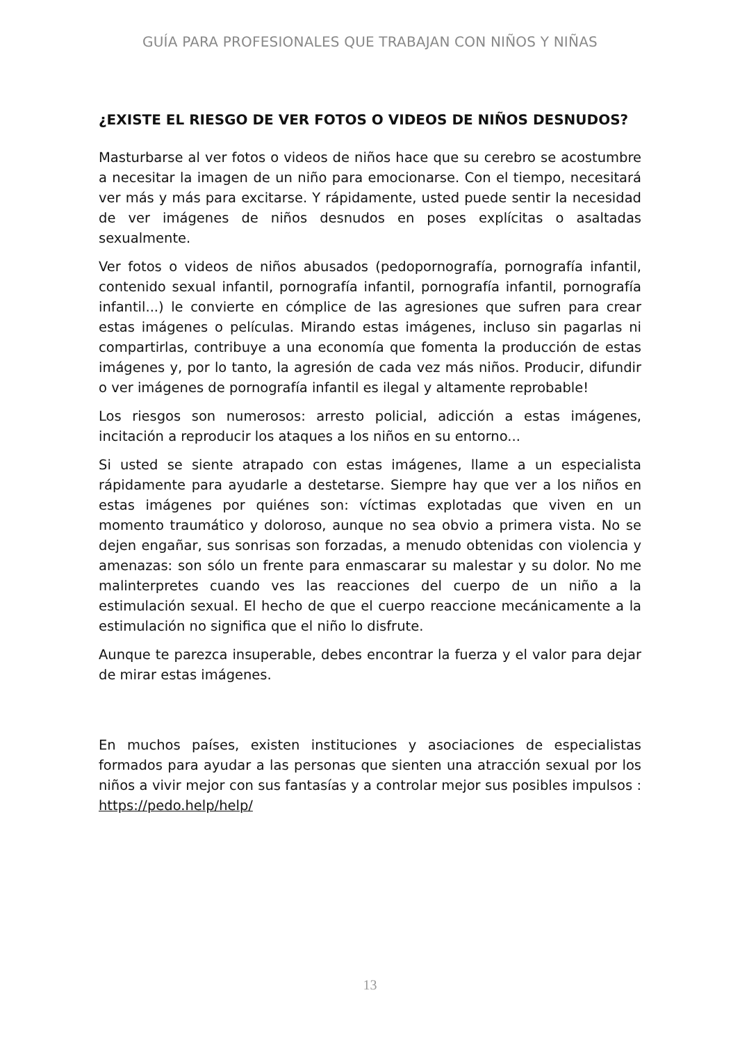GUÍA PARA PROFESIONALES QUE TRABAJAN CON NIÑOS Y NIÑAS
¿EXISTE EL RIESGO DE VER FOTOS O VIDEOS DE NIÑOS DESNUDOS?
Masturbarse al ver fotos o videos de niños hace que su cerebro se acostumbre a necesitar la imagen de un niño para emocionarse. Con el tiempo, necesitará ver más y más para excitarse. Y rápidamente, usted puede sentir la necesidad de ver imágenes de niños desnudos en poses explícitas o asaltadas sexualmente.
Ver fotos o videos de niños abusados (pedopornografía, pornografía infantil, contenido sexual infantil, pornografía infantil, pornografía infantil, pornografía infantil...) le convierte en cómplice de las agresiones que sufren para crear estas imágenes o películas. Mirando estas imágenes, incluso sin pagarlas ni compartirlas, contribuye a una economía que fomenta la producción de estas imágenes y, por lo tanto, la agresión de cada vez más niños. Producir, difundir o ver imágenes de pornografía infantil es ilegal y altamente reprobable!
Los riesgos son numerosos: arresto policial, adicción a estas imágenes, incitación a reproducir los ataques a los niños en su entorno...
Si usted se siente atrapado con estas imágenes, llame a un especialista rápidamente para ayudarle a destetarse. Siempre hay que ver a los niños en estas imágenes por quiénes son: víctimas explotadas que viven en un momento traumático y doloroso, aunque no sea obvio a primera vista. No se dejen engañar, sus sonrisas son forzadas, a menudo obtenidas con violencia y amenazas: son sólo un frente para enmascarar su malestar y su dolor. No me malinterpretes cuando ves las reacciones del cuerpo de un niño a la estimulación sexual. El hecho de que el cuerpo reaccione mecánicamente a la estimulación no significa que el niño lo disfrute.
Aunque te parezca insuperable, debes encontrar la fuerza y el valor para dejar de mirar estas imágenes.
En muchos países, existen instituciones y asociaciones de especialistas formados para ayudar a las personas que sienten una atracción sexual por los niños a vivir mejor con sus fantasías y a controlar mejor sus posibles impulsos : https://pedo.help/help/
13